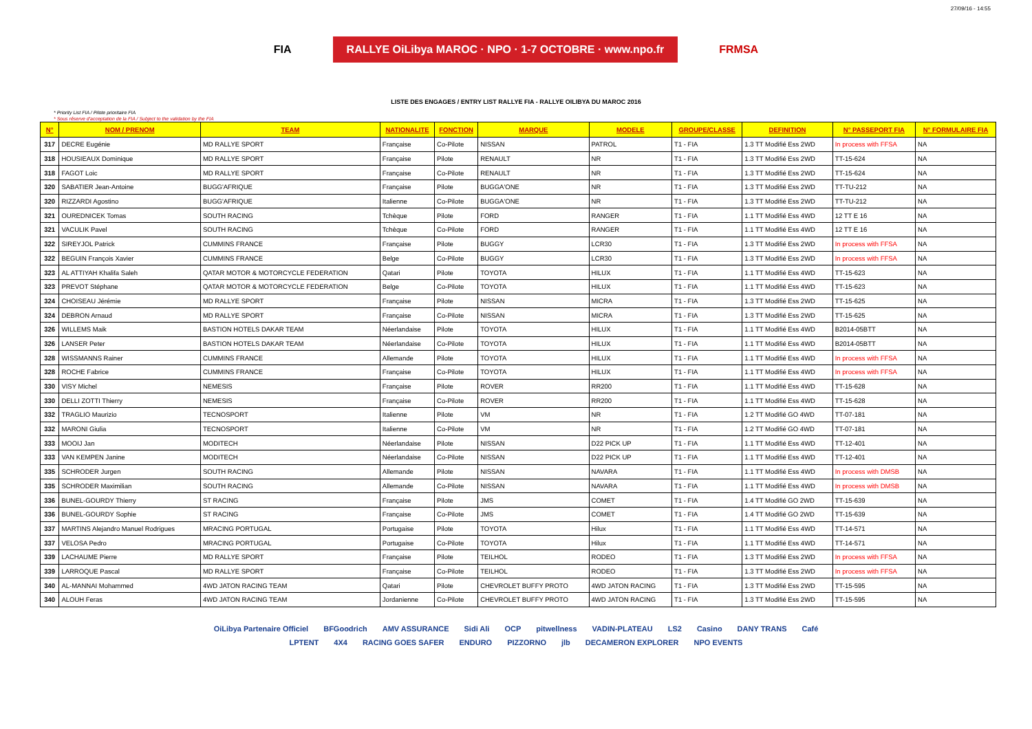27/09/16 - 14:55
FIA RALLYE OiLibya MAROC · NPO · 1-7 OCTOBRE · www.npo.fr FRMSA
LISTE DES ENGAGES / ENTRY LIST RALLYE FIA - RALLYE OILIBYA DU MAROC 2016
* Priority List FIA / Pilote prioritaire FIA
* Sous réserve d'acceptation de la FIA / Subject to the validation by the FIA
| N° | NOM / PRENOM | TEAM | NATIONALITE | FONCTION | MARQUE | MODELE | GROUPE/CLASSE | DEFINITION | N° PASSEPORT FIA | N° FORMULAIRE FIA |
| --- | --- | --- | --- | --- | --- | --- | --- | --- | --- | --- |
| 317 | DECRE Eugénie | MD RALLYE SPORT | Française | Co-Pilote | NISSAN | PATROL | T1 - FIA | 1.3 TT Modifié Ess 2WD | In process with FFSA | NA |
| 318 | HOUSIEAUX Dominique | MD RALLYE SPORT | Française | Pilote | RENAULT | NR | T1 - FIA | 1.3 TT Modifié Ess 2WD | TT-15-624 | NA |
| 318 | FAGOT Loic | MD RALLYE SPORT | Française | Co-Pilote | RENAULT | NR | T1 - FIA | 1.3 TT Modifié Ess 2WD | TT-15-624 | NA |
| 320 | SABATIER Jean-Antoine | BUGG'AFRIQUE | Française | Pilote | BUGGA'ONE | NR | T1 - FIA | 1.3 TT Modifié Ess 2WD | TT-TU-212 | NA |
| 320 | RIZZARDI Agostino | BUGG'AFRIQUE | Italienne | Co-Pilote | BUGGA'ONE | NR | T1 - FIA | 1.3 TT Modifié Ess 2WD | TT-TU-212 | NA |
| 321 | OUREDNICEK Tomas | SOUTH RACING | Tchèque | Pilote | FORD | RANGER | T1 - FIA | 1.1 TT Modifié Ess 4WD | 12 TT E 16 | NA |
| 321 | VACULIK Pavel | SOUTH RACING | Tchèque | Co-Pilote | FORD | RANGER | T1 - FIA | 1.1 TT Modifié Ess 4WD | 12 TT E 16 | NA |
| 322 | SIREYJOL Patrick | CUMMINS FRANCE | Française | Pilote | BUGGY | LCR30 | T1 - FIA | 1.3 TT Modifié Ess 2WD | In process with FFSA | NA |
| 322 | BEGUIN François Xavier | CUMMINS FRANCE | Belge | Co-Pilote | BUGGY | LCR30 | T1 - FIA | 1.3 TT Modifié Ess 2WD | In process with FFSA | NA |
| 323 | AL ATTIYAH Khalifa Saleh | QATAR MOTOR & MOTORCYCLE FEDERATION | Qatari | Pilote | TOYOTA | HILUX | T1 - FIA | 1.1 TT Modifié Ess 4WD | TT-15-623 | NA |
| 323 | PREVOT Stéphane | QATAR MOTOR & MOTORCYCLE FEDERATION | Belge | Co-Pilote | TOYOTA | HILUX | T1 - FIA | 1.1 TT Modifié Ess 4WD | TT-15-623 | NA |
| 324 | CHOISEAU Jérémie | MD RALLYE SPORT | Française | Pilote | NISSAN | MICRA | T1 - FIA | 1.3 TT Modifié Ess 2WD | TT-15-625 | NA |
| 324 | DEBRON Arnaud | MD RALLYE SPORT | Française | Co-Pilote | NISSAN | MICRA | T1 - FIA | 1.3 TT Modifié Ess 2WD | TT-15-625 | NA |
| 326 | WILLEMS Maik | BASTION HOTELS DAKAR TEAM | Néerlandaise | Pilote | TOYOTA | HILUX | T1 - FIA | 1.1 TT Modifié Ess 4WD | B2014-05BTT | NA |
| 326 | LANSER Peter | BASTION HOTELS DAKAR TEAM | Néerlandaise | Co-Pilote | TOYOTA | HILUX | T1 - FIA | 1.1 TT Modifié Ess 4WD | B2014-05BTT | NA |
| 328 | WISSMANNS Rainer | CUMMINS FRANCE | Allemande | Pilote | TOYOTA | HILUX | T1 - FIA | 1.1 TT Modifié Ess 4WD | In process with FFSA | NA |
| 328 | ROCHE Fabrice | CUMMINS FRANCE | Française | Co-Pilote | TOYOTA | HILUX | T1 - FIA | 1.1 TT Modifié Ess 4WD | In process with FFSA | NA |
| 330 | VISY Michel | NEMESIS | Française | Pilote | ROVER | RR200 | T1 - FIA | 1.1 TT Modifié Ess 4WD | TT-15-628 | NA |
| 330 | DELLI ZOTTI Thierry | NEMESIS | Française | Co-Pilote | ROVER | RR200 | T1 - FIA | 1.1 TT Modifié Ess 4WD | TT-15-628 | NA |
| 332 | TRAGLIO Maurizio | TECNOSPORT | Italienne | Pilote | VM | NR | T1 - FIA | 1.2 TT Modifié GO 4WD | TT-07-181 | NA |
| 332 | MARONI Giulia | TECNOSPORT | Italienne | Co-Pilote | VM | NR | T1 - FIA | 1.2 TT Modifié GO 4WD | TT-07-181 | NA |
| 333 | MOOIJ Jan | MODITECH | Néerlandaise | Pilote | NISSAN | D22 PICK UP | T1 - FIA | 1.1 TT Modifié Ess 4WD | TT-12-401 | NA |
| 333 | VAN KEMPEN Janine | MODITECH | Néerlandaise | Co-Pilote | NISSAN | D22 PICK UP | T1 - FIA | 1.1 TT Modifié Ess 4WD | TT-12-401 | NA |
| 335 | SCHRODER Jurgen | SOUTH RACING | Allemande | Pilote | NISSAN | NAVARA | T1 - FIA | 1.1 TT Modifié Ess 4WD | In process with DMSB | NA |
| 335 | SCHRODER Maximilian | SOUTH RACING | Allemande | Co-Pilote | NISSAN | NAVARA | T1 - FIA | 1.1 TT Modifié Ess 4WD | In process with DMSB | NA |
| 336 | BUNEL-GOURDY Thierry | ST RACING | Française | Pilote | JMS | COMET | T1 - FIA | 1.4 TT Modifié GO 2WD | TT-15-639 | NA |
| 336 | BUNEL-GOURDY Sophie | ST RACING | Française | Co-Pilote | JMS | COMET | T1 - FIA | 1.4 TT Modifié GO 2WD | TT-15-639 | NA |
| 337 | MARTINS Alejandro Manuel Rodrigues | MRACING PORTUGAL | Portugaise | Pilote | TOYOTA | Hilux | T1 - FIA | 1.1 TT Modifié Ess 4WD | TT-14-571 | NA |
| 337 | VELOSA Pedro | MRACING PORTUGAL | Portugaise | Co-Pilote | TOYOTA | Hilux | T1 - FIA | 1.1 TT Modifié Ess 4WD | TT-14-571 | NA |
| 339 | LACHAUME Pierre | MD RALLYE SPORT | Française | Pilote | TEILHOL | RODEO | T1 - FIA | 1.3 TT Modifié Ess 2WD | In process with FFSA | NA |
| 339 | LARROQUE Pascal | MD RALLYE SPORT | Française | Co-Pilote | TEILHOL | RODEO | T1 - FIA | 1.3 TT Modifié Ess 2WD | In process with FFSA | NA |
| 340 | AL-MANNAI Mohammed | 4WD JATON RACING TEAM | Qatari | Pilote | CHEVROLET BUFFY PROTO | 4WD JATON RACING | T1 - FIA | 1.3 TT Modifié Ess 2WD | TT-15-595 | NA |
| 340 | ALOUH Feras | 4WD JATON RACING TEAM | Jordanienne | Co-Pilote | CHEVROLET BUFFY PROTO | 4WD JATON RACING | T1 - FIA | 1.3 TT Modifié Ess 2WD | TT-15-595 | NA |
OiLibya Partenaire Officiel BFGoodrich AMV ASSURANCE Sidi Ali OCP pitwellness VADIN-PLATEAU LS2 Casino DANY TRANS Café LPTENT 4X4 RACING GOES SAFER ENDURO PIZZORNO jlb DECAMERON EXPLORER NPO EVENTS